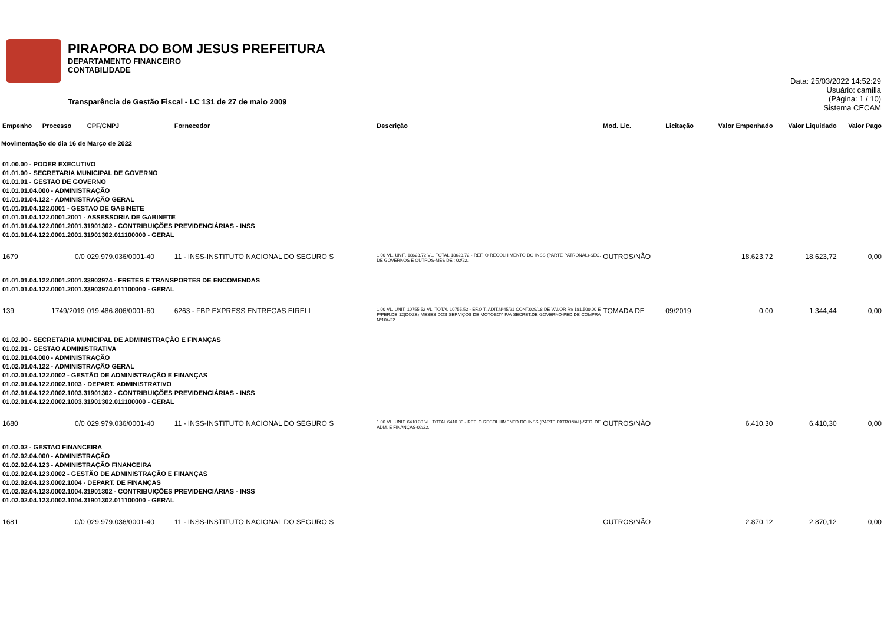PIRAPORA DO BOM JESUS PREFEITURA
DEPARTAMENTO FINANCEIRO
CONTABILIDADE
Transparência de Gestão Fiscal - LC 131 de 27 de maio 2009
Data: 25/03/2022 14:52:29
Usuário: camilla
(Página: 1 / 10)
Sistema CECAM
| Empenho | Processo | CPF/CNPJ | Fornecedor | Descrição | Mod. Lic. | Licitação | Valor Empenhado | Valor Liquidado | Valor Pago |
| --- | --- | --- | --- | --- | --- | --- | --- | --- | --- |
| Movimentação do dia 16 de Março de 2022 | | | | | | | | | |
| 01.00.00 - PODER EXECUTIVO 01.01.00 - SECRETARIA MUNICIPAL DE GOVERNO 01.01.01 - GESTAO DE GOVERNO 01.01.01.04.000 - ADMINISTRAÇÃO 01.01.01.04.122 - ADMINISTRAÇÃO GERAL 01.01.01.04.122.0001 - GESTAO DE GABINETE 01.01.01.04.122.0001.2001 - ASSESSORIA DE GABINETE 01.01.01.04.122.0001.2001.31901302 - CONTRIBUIÇÕES PREVIDENCIÁRIAS - INSS 01.01.01.04.122.0001.2001.31901302.011100000 - GERAL | | | | | | | | | |
| 1679 | 0/0 | 029.979.036/0001-40 | 11 - INSS-INSTITUTO NACIONAL DO SEGURO S | 1.00 VL. UNIT. 18623.72 VL. TOTAL 18623.72 - REF. O RECOLHIMENTO DO INSS (PARTE PATRONAL)-SEC. DE GOVERNOS E OUTROS-MÊS DE : 02/22. | OUTROS/NÃO | | 18.623,72 | 18.623,72 | 0,00 |
| 01.01.01.04.122.0001.2001.33903974 - FRETES E TRANSPORTES DE ENCOMENDAS 01.01.01.04.122.0001.2001.33903974.011100000 - GERAL | | | | | | | | | |
| 139 | 1749/2019 | 019.486.806/0001-60 | 6263 - FBP EXPRESS ENTREGAS EIRELI | 1.00 VL. UNIT. 10755.52 VL. TOTAL 10755.52 - EF.O T. ADIT.Nº45/21 CONT.029/18 DE VALOR R$ 181.500,00 E P/PER.DE 12(DOZE) MESES DOS SERVIÇOS DE MOTOBOY P/A SECRET.DE GOVERNO-PED.DE COMPRA Nº104/22. | TOMADA DE | 09/2019 | 0,00 | 1.344,44 | 0,00 |
| 01.02.00 - SECRETARIA MUNICIPAL DE ADMINISTRAÇÃO E FINANÇAS 01.02.01 - GESTAO ADMINISTRATIVA 01.02.01.04.000 - ADMINISTRAÇÃO 01.02.01.04.122 - ADMINISTRAÇÃO GERAL 01.02.01.04.122.0002 - GESTÃO DE ADMINISTRAÇÃO E FINANÇAS 01.02.01.04.122.0002.1003 - DEPART. ADMINISTRATIVO 01.02.01.04.122.0002.1003.31901302 - CONTRIBUIÇÕES PREVIDENCIÁRIAS - INSS 01.02.01.04.122.0002.1003.31901302.011100000 - GERAL | | | | | | | | | |
| 1680 | 0/0 | 029.979.036/0001-40 | 11 - INSS-INSTITUTO NACIONAL DO SEGURO S | 1.00 VL. UNIT. 6410.30 VL. TOTAL 6410.30 - REF. O RECOLHIMENTO DO INSS (PARTE PATRONAL)-SEC. DE ADM. E FINANÇAS-02/22. | OUTROS/NÃO | | 6.410,30 | 6.410,30 | 0,00 |
| 01.02.02 - GESTAO FINANCEIRA 01.02.02.04.000 - ADMINISTRAÇÃO 01.02.02.04.123 - ADMINISTRAÇÃO FINANCEIRA 01.02.02.04.123.0002 - GESTÃO DE ADMINISTRAÇÃO E FINANÇAS 01.02.02.04.123.0002.1004 - DEPART. DE FINANÇAS 01.02.02.04.123.0002.1004.31901302 - CONTRIBUIÇÕES PREVIDENCIÁRIAS - INSS 01.02.02.04.123.0002.1004.31901302.011100000 - GERAL | | | | | | | | | |
| 1681 | 0/0 | 029.979.036/0001-40 | 11 - INSS-INSTITUTO NACIONAL DO SEGURO S | | OUTROS/NÃO | | 2.870,12 | 2.870,12 | 0,00 |